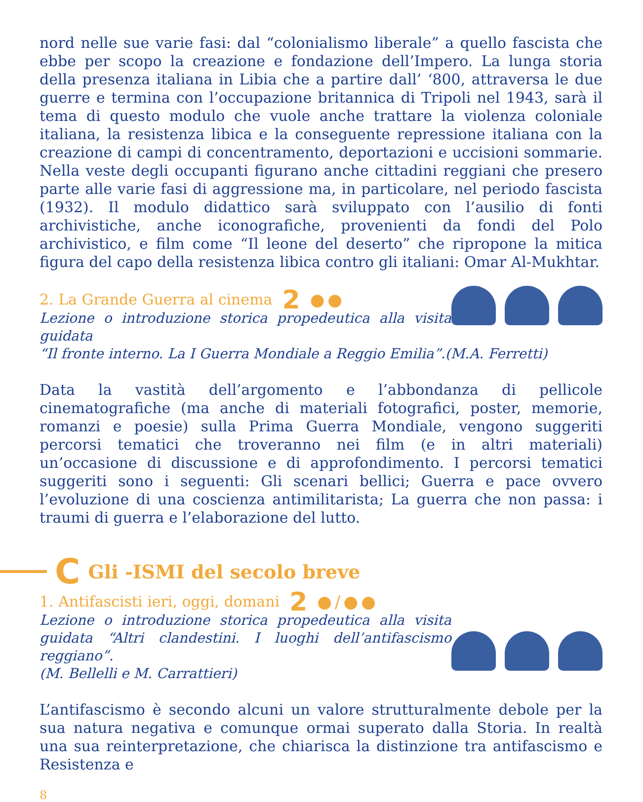nord nelle sue varie fasi: dal “colonialismo liberale” a quello fascista che ebbe per scopo la creazione e fondazione dell’Impero. La lunga storia della presenza italiana in Libia che a partire dall’ ‘800, attraversa le due guerre e termina con l’occupazione britannica di Tripoli nel 1943, sarà il tema di questo modulo che vuole anche trattare la violenza coloniale italiana, la resistenza libica e la conseguente repressione italiana con la creazione di campi di concentramento, deportazioni e uccisioni sommarie. Nella veste degli occupanti figurano anche cittadini reggiani che presero parte alle varie fasi di aggressione ma, in particolare, nel periodo fascista (1932). Il modulo didattico sarà sviluppato con l’ausilio di fonti archivistiche, anche iconografiche, provenienti da fondi del Polo archivistico, e film come “Il leone del deserto” che ripropone la mitica figura del capo della resistenza libica contro gli italiani: Omar Al-Mukhtar.
2. La Grande Guerra al cinema 2 ●●
Lezione o introduzione storica propedeutica alla visita guidata
“Il fronte interno. La I Guerra Mondiale a Reggio Emilia”.(M.A. Ferretti)
Data la vastità dell’argomento e l’abbondanza di pellicole cinematografiche (ma anche di materiali fotografici, poster, memorie, romanzi e poesie) sulla Prima Guerra Mondiale, vengono suggeriti percorsi tematici che troveranno nei film (e in altri materiali) un’occasione di discussione e di approfondimento. I percorsi tematici suggeriti sono i seguenti: Gli scenari bellici; Guerra e pace ovvero l’evoluzione di una coscienza antimilitarista; La guerra che non passa: i traumi di guerra e l’elaborazione del lutto.
C Gli -ISMI del secolo breve
1. Antifascisti ieri, oggi, domani 2 ●/●●
Lezione o introduzione storica propedeutica alla visita guidata “Altri clandestini. I luoghi dell’antifascismo reggiano”.
(M. Bellelli e M. Carrattieri)
L’antifascismo è secondo alcuni un valore strutturalmente debole per la sua natura negativa e comunque ormai superato dalla Storia. In realtà una sua reinterpretazione, che chiarisca la distinzione tra antifascismo e Resistenza e
8